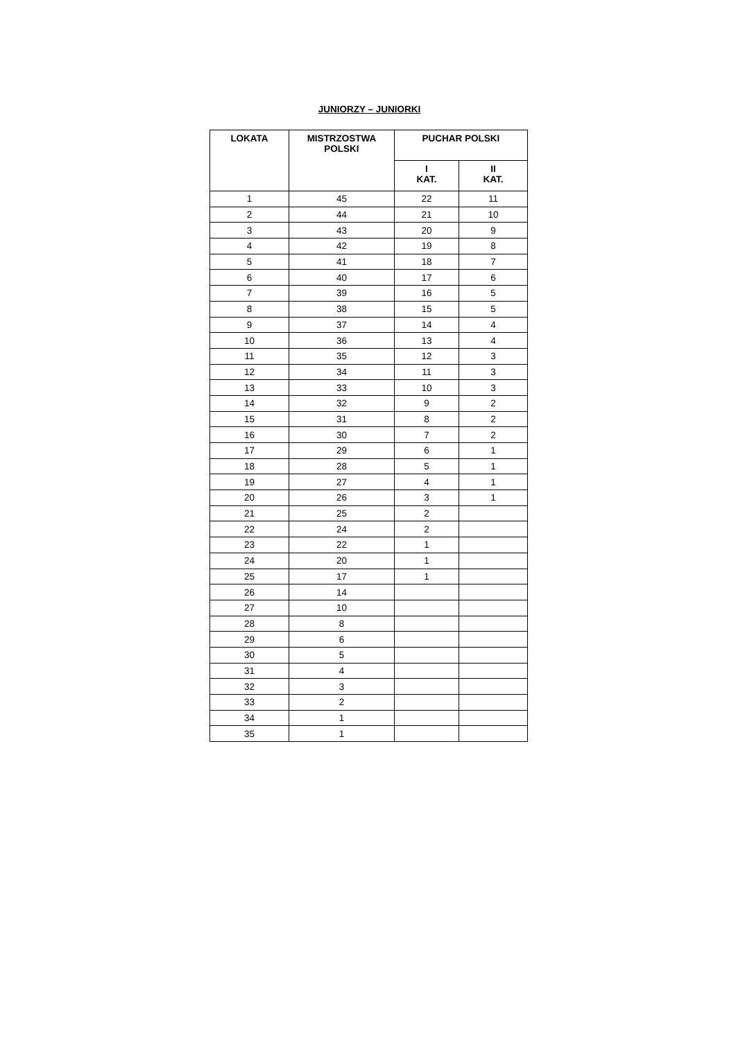JUNIORZY – JUNIORKI
| LOKATA | MISTRZOSTWA POLSKI | PUCHAR POLSKI | |
| --- | --- | --- | --- |
| | | I KAT. | II KAT. |
| 1 | 45 | 22 | 11 |
| 2 | 44 | 21 | 10 |
| 3 | 43 | 20 | 9 |
| 4 | 42 | 19 | 8 |
| 5 | 41 | 18 | 7 |
| 6 | 40 | 17 | 6 |
| 7 | 39 | 16 | 5 |
| 8 | 38 | 15 | 5 |
| 9 | 37 | 14 | 4 |
| 10 | 36 | 13 | 4 |
| 11 | 35 | 12 | 3 |
| 12 | 34 | 11 | 3 |
| 13 | 33 | 10 | 3 |
| 14 | 32 | 9 | 2 |
| 15 | 31 | 8 | 2 |
| 16 | 30 | 7 | 2 |
| 17 | 29 | 6 | 1 |
| 18 | 28 | 5 | 1 |
| 19 | 27 | 4 | 1 |
| 20 | 26 | 3 | 1 |
| 21 | 25 | 2 | |
| 22 | 24 | 2 | |
| 23 | 22 | 1 | |
| 24 | 20 | 1 | |
| 25 | 17 | 1 | |
| 26 | 14 | | |
| 27 | 10 | | |
| 28 | 8 | | |
| 29 | 6 | | |
| 30 | 5 | | |
| 31 | 4 | | |
| 32 | 3 | | |
| 33 | 2 | | |
| 34 | 1 | | |
| 35 | 1 | | |